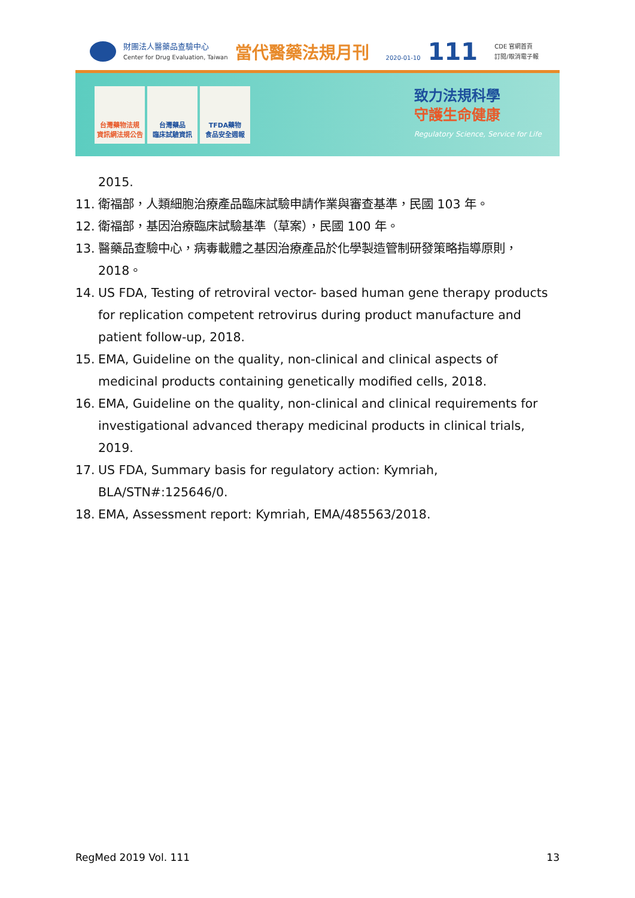財團法人醫藥品查驗中心
Center for Drug Evaluation, Taiwan
當代醫藥法規月刊
2020-01-10
111
CDE 官網首頁
訂閱/取消電子報
台灣藥物法規
資訊網法規公告
台灣藥品
臨床試驗資訊
TFDA藥物
食品安全週報
致力法規科學
守護生命健康
Regulatory Science, Service for Life
2015.
11. 衛福部，人類細胞治療產品臨床試驗申請作業與審查基準，民國 103 年。
12. 衛福部，基因治療臨床試驗基準（草案），民國 100 年。
13. 醫藥品查驗中心，病毒載體之基因治療產品於化學製造管制研發策略指導原則，2018。
14. US FDA, Testing of retroviral vector- based human gene therapy products for replication competent retrovirus during product manufacture and patient follow-up, 2018.
15. EMA, Guideline on the quality, non-clinical and clinical aspects of medicinal products containing genetically modified cells, 2018.
16. EMA, Guideline on the quality, non-clinical and clinical requirements for investigational advanced therapy medicinal products in clinical trials, 2019.
17. US FDA, Summary basis for regulatory action: Kymriah, BLA/STN#:125646/0.
18. EMA, Assessment report: Kymriah, EMA/485563/2018.
RegMed 2019 Vol. 111 13